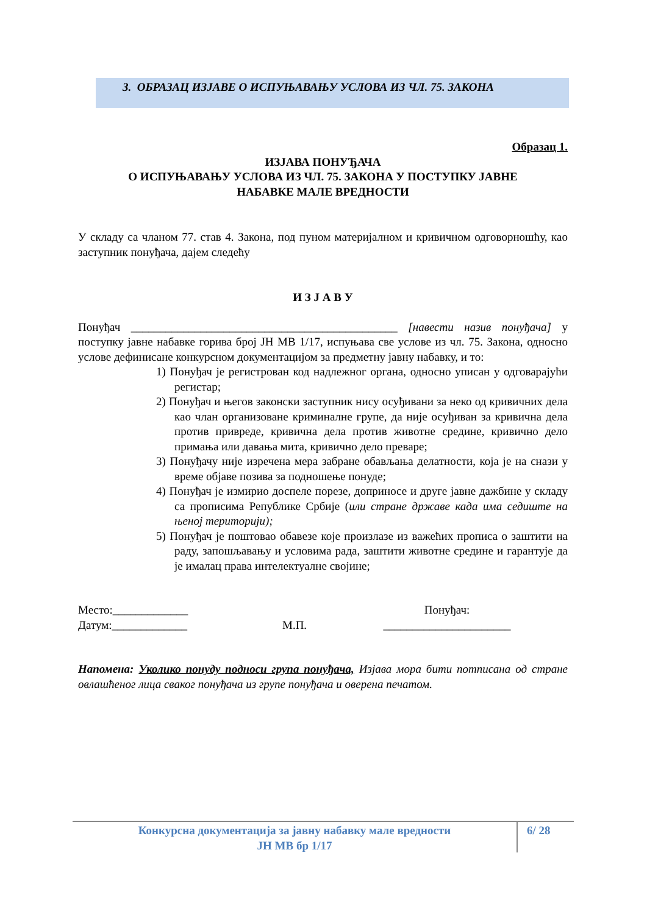3. ОБРАЗАЦ ИЗЈАВЕ О ИСПУЊАВАЊУ УСЛОВА ИЗ ЧЛ. 75. ЗАКОНА
Образац 1.
ИЗЈАВА ПОНУЂАЧА
О ИСПУЊАВАЊУ УСЛОВА ИЗ ЧЛ. 75. ЗАКОНА У ПОСТУПКУ ЈАВНЕ
НАБАВКЕ МАЛЕ ВРЕДНОСТИ
У складу са чланом 77. став 4. Закона, под пуном материјалном и кривичном одговорношћу, као заступник понуђача, дајем следећу
И З Ј А В У
Понуђач ______________________________________________ [навести назив понуђача] у поступку јавне набавке горива број ЈН МВ 1/17, испуњава све услове из чл. 75. Закона, односно услове дефинисане конкурсном документацијом за предметну јавну набавку, и то:
1) Понуђач је регистрован код надлежног органа, односно уписан у одговарајући регистар;
2) Понуђач и његов законски заступник нису осуђивани за неко од кривичних дела као члан организоване криминалне групе, да није осуђиван за кривична дела против привреде, кривична дела против животне средине, кривично дело примања или давања мита, кривично дело преваре;
3) Понуђачу није изречена мера забране обављања делатности, која је на снази у време објаве позива за подношење понуде;
4) Понуђач је измирио доспеле порезе, доприносе и друге јавне дажбине у складу са прописима Републике Србије (или стране државе када има седиште на њеној територији);
5) Понуђач је поштовао обавезе које произлазе из важећих прописа о заштити на раду, запошљавању и условима рада, заштити животне средине и гарантује да је ималац права интелектуалне својине;
Место:_____________
Датум:_____________
М.П. Понуђач:
______________________
Напомена: Уколико понуду подноси група понуђача, Изјава мора бити потписана од стране овлашћеног лица сваког понуђача из групе понуђача и оверена печатом.
Конкурсна документација за јавну набавку мале вредности
ЈН МВ бр 1/17
6/ 28